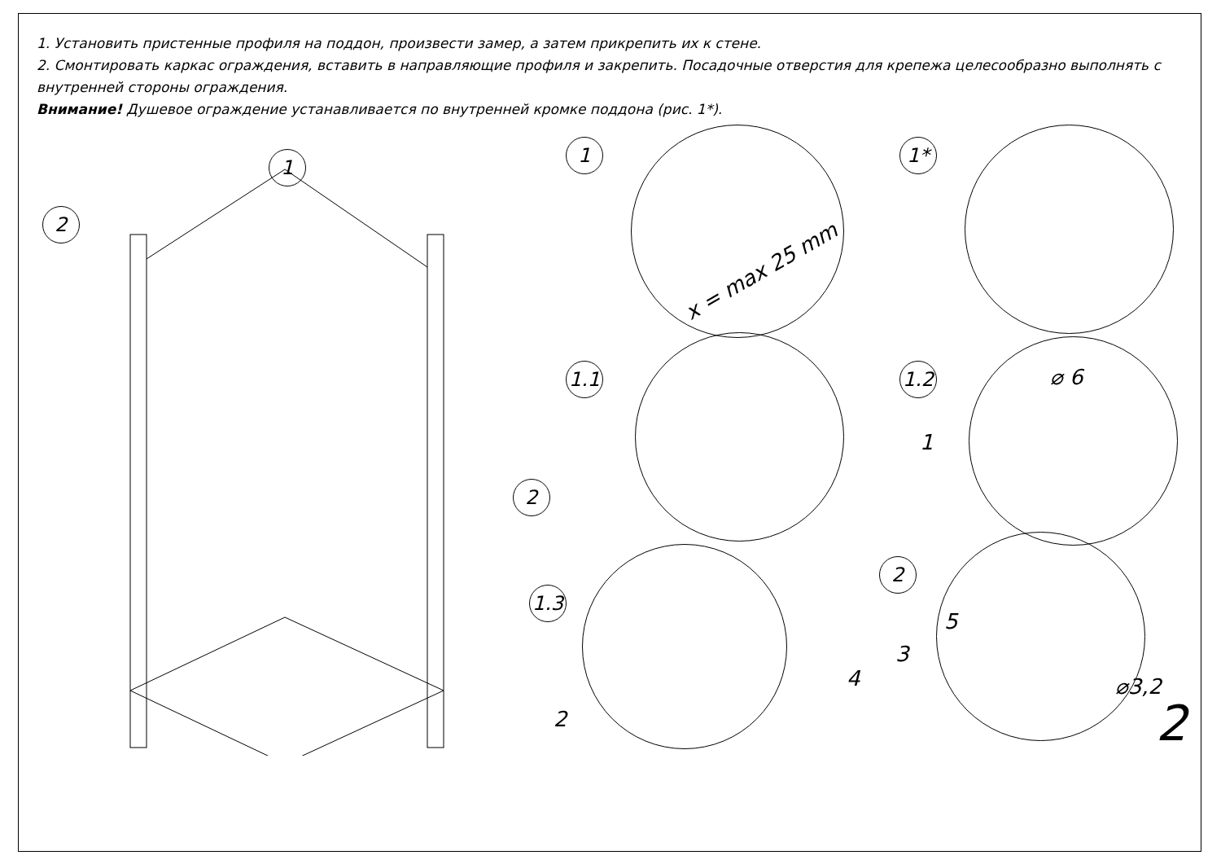1. Установить пристенные профиля на поддон, произвести замер, а затем прикрепить их к стене.
2. Смонтировать каркас ограждения, вставить в направляющие профиля и закрепить. Посадочные отверстия для крепежа целесообразно выполнять с внутренней стороны ограждения.
Внимание! Душевое ограждение устанавливается по внутренней кромке поддона (рис. 1*).
1
2
2
1
x = max 25 mm
1*
1.1
1.2 ⌀ 6
1
1.3
2
2
5
3
4 ⌀3,2
2